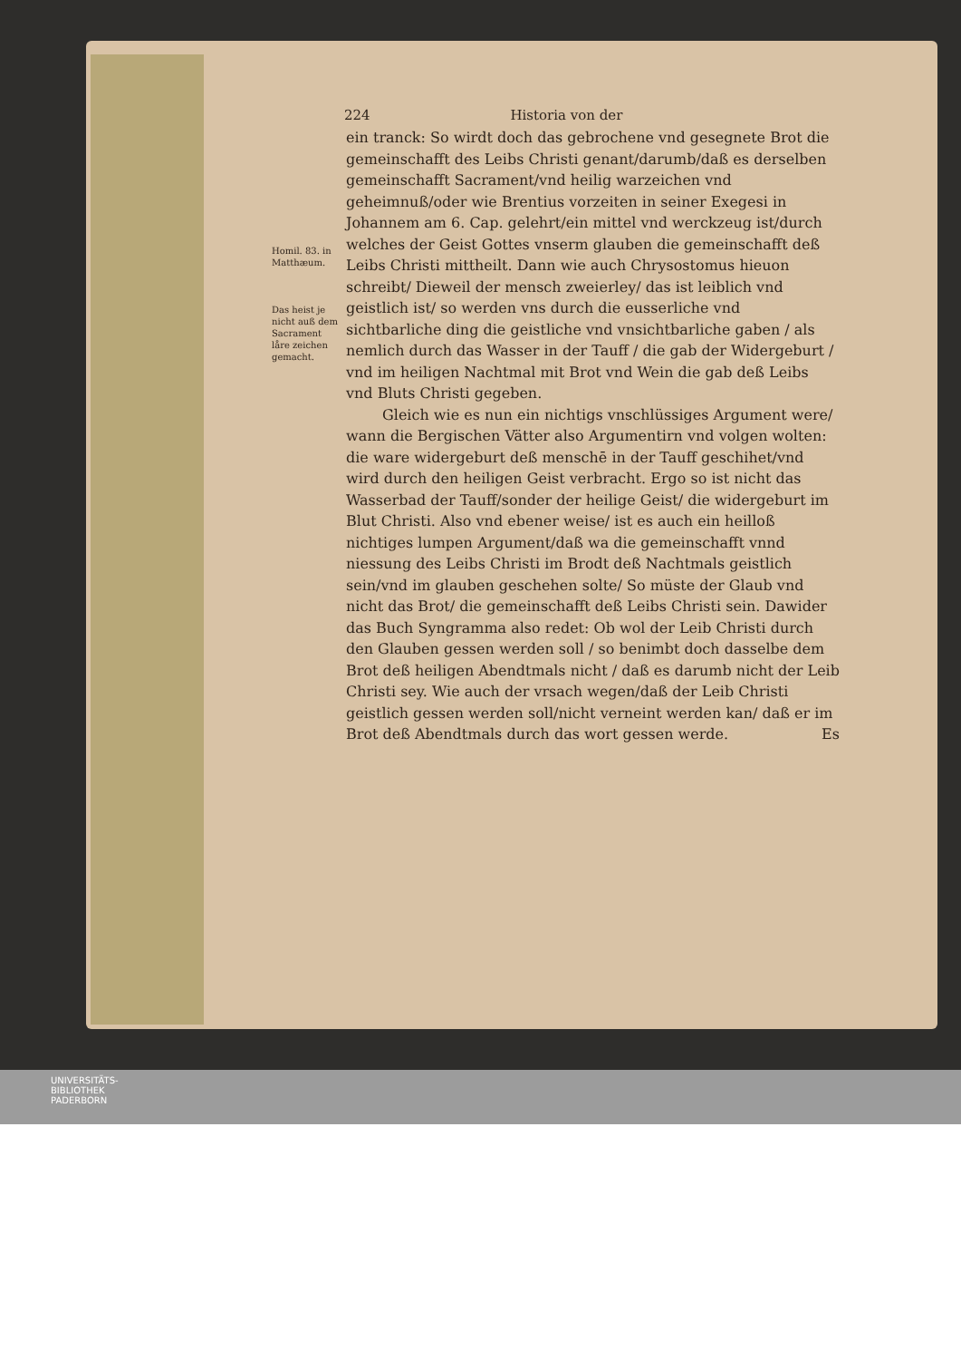224 Historia von der
Homil. 83. in Matthæum.
Das heist je nicht auß dem Sacrament låre zeichen gemacht.
ein tranck: So wirdt doch das gebrochene vnd gesegnete Brot die gemeinschafft des Leibs Christi genant/darumb/daß es derselben gemeinschafft Sacrament/vnd heilig warzeichen vnd geheimnuß/oder wie Brentius vorzeiten in seiner Exegesi in Johannem am 6. Cap. gelehrt/ein mittel vnd werckzeug ist/durch welches der Geist Gottes vnserm glauben die gemeinschafft deß Leibs Christi mittheilt. Dann wie auch Chrysostomus hieuon schreibt/ Dieweil der mensch zweierley/ das ist leiblich vnd geistlich ist/ so werden vns durch die eusserliche vnd sichtbarliche ding die geistliche vnd vnsichtbarliche gaben / als nemlich durch das Wasser in der Tauff / die gab der Widergeburt / vnd im heiligen Nachtmal mit Brot vnd Wein die gab deß Leibs vnd Bluts Christi gegeben.
Gleich wie es nun ein nichtigs vnschlüssiges Argument were/ wann die Bergischen Vätter also Argumentirn vnd volgen wolten: die ware widergeburt deß menschē in der Tauff geschihet/vnd wird durch den heiligen Geist verbracht. Ergo so ist nicht das Wasserbad der Tauff/sonder der heilige Geist/ die widergeburt im Blut Christi. Also vnd ebener weise/ ist es auch ein heilloß nichtiges lumpen Argument/daß wa die gemeinschafft vnnd niessung des Leibs Christi im Brodt deß Nachtmals geistlich sein/vnd im glauben geschehen solte/ So müste der Glaub vnd nicht das Brot/ die gemeinschafft deß Leibs Christi sein. Dawider das Buch Syngramma also redet: Ob wol der Leib Christi durch den Glauben gessen werden soll / so benimbt doch dasselbe dem Brot deß heiligen Abendtmals nicht / daß es darumb nicht der Leib Christi sey. Wie auch der vrsach wegen/daß der Leib Christi geistlich gessen werden soll/nicht verneint werden kan/ daß er im Brot deß Abendtmals durch das wort gessen werde. Es
UNIVERSITÄTS-
BIBLIOTHEK
PADERBORN